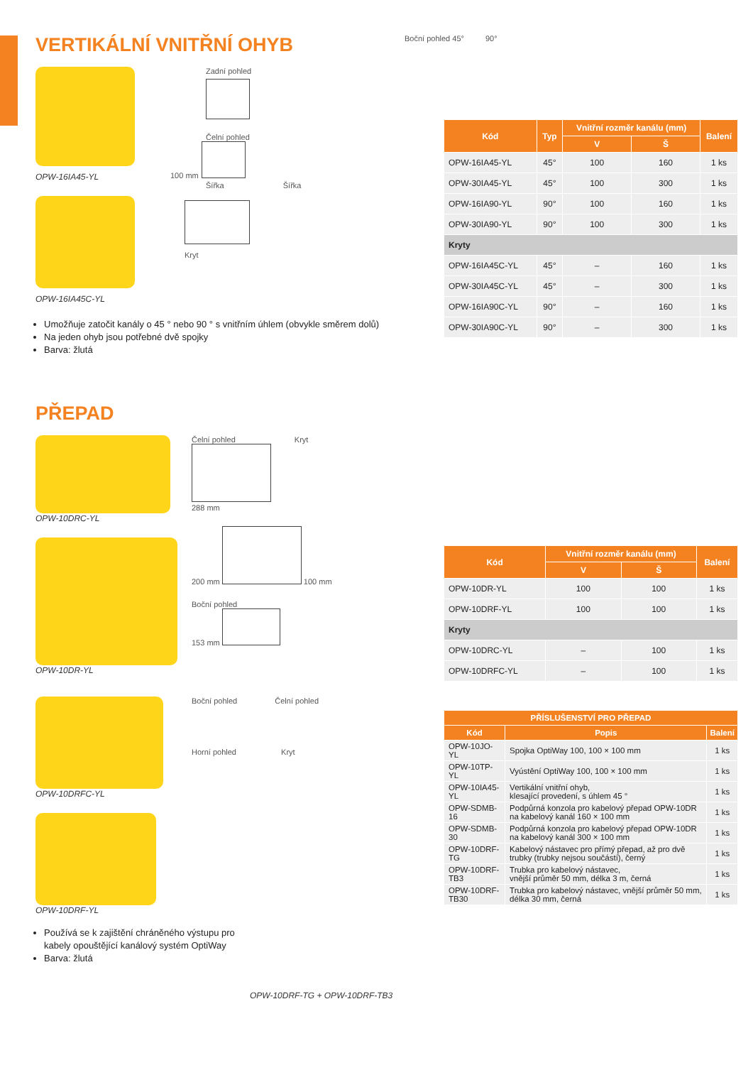VERTIKÁLNÍ VNITŘNÍ OHYB
OPW-16IA45-YL
OPW-16IA45C-YL
Zadní pohled
Čelní pohled
100 mm
Šířka Šířka
Kryt
Umožňuje zatočit kanály o 45 ° nebo 90 ° s vnitřním úhlem (obvykle směrem dolů)
Na jeden ohyb jsou potřebné dvě spojky
Barva: žlutá
Boční pohled 45° 90°
| Kód | Typ | Vnitřní rozměr kanálu (mm) | | Balení |
| --- | --- | --- | --- | --- |
| | | V | Š | |
| OPW-16IA45-YL | 45° | 100 | 160 | 1 ks |
| OPW-30IA45-YL | 45° | 100 | 300 | 1 ks |
| OPW-16IA90-YL | 90° | 100 | 160 | 1 ks |
| OPW-30IA90-YL | 90° | 100 | 300 | 1 ks |
| Kryty | | | | |
| OPW-16IA45C-YL | 45° | – | 160 | 1 ks |
| OPW-30IA45C-YL | 45° | – | 300 | 1 ks |
| OPW-16IA90C-YL | 90° | – | 160 | 1 ks |
| OPW-30IA90C-YL | 90° | – | 300 | 1 ks |
PŘEPAD
OPW-10DRC-YL
OPW-10DR-YL
Čelní pohled Kryt
288 mm
200 mm 100 mm
Boční pohled
153 mm
OPW-10DRFC-YL
OPW-10DRF-YL
Boční pohled Čelní pohled
Horní pohled Kryt
Používá se k zajištění chráněného výstupu pro kabely opouštějící kanálový systém OptiWay
Barva: žlutá
OPW-10DRF-TG + OPW-10DRF-TB3
| Kód | Vnitřní rozměr kanálu (mm) | | Balení |
| --- | --- | --- | --- |
| | V | Š | |
| OPW-10DR-YL | 100 | 100 | 1 ks |
| OPW-10DRF-YL | 100 | 100 | 1 ks |
| Kryty | | | |
| OPW-10DRC-YL | – | 100 | 1 ks |
| OPW-10DRFC-YL | – | 100 | 1 ks |
| PŘÍSLUŠENSTVÍ PRO PŘEPAD | | |
| --- | --- | --- |
| Kód | Popis | Balení |
| OPW-10JO-YL | Spojka OptiWay 100, 100 × 100 mm | 1 ks |
| OPW-10TP-YL | Vyústění OptiWay 100, 100 × 100 mm | 1 ks |
| OPW-10IA45-YL | Vertikální vnitřní ohyb, klesající provedení, s úhlem 45 ° | 1 ks |
| OPW-SDMB-16 | Podpůrná konzola pro kabelový přepad OPW-10DR na kabelový kanál 160 × 100 mm | 1 ks |
| OPW-SDMB-30 | Podpůrná konzola pro kabelový přepad OPW-10DR na kabelový kanál 300 × 100 mm | 1 ks |
| OPW-10DRF-TG | Kabelový nástavec pro přímý přepad, až pro dvě trubky (trubky nejsou součástí), černý | 1 ks |
| OPW-10DRF-TB3 | Trubka pro kabelový nástavec, vnější průměr 50 mm, délka 3 m, černá | 1 ks |
| OPW-10DRF-TB30 | Trubka pro kabelový nástavec, vnější průměr 50 mm, délka 30 mm, černá | 1 ks |